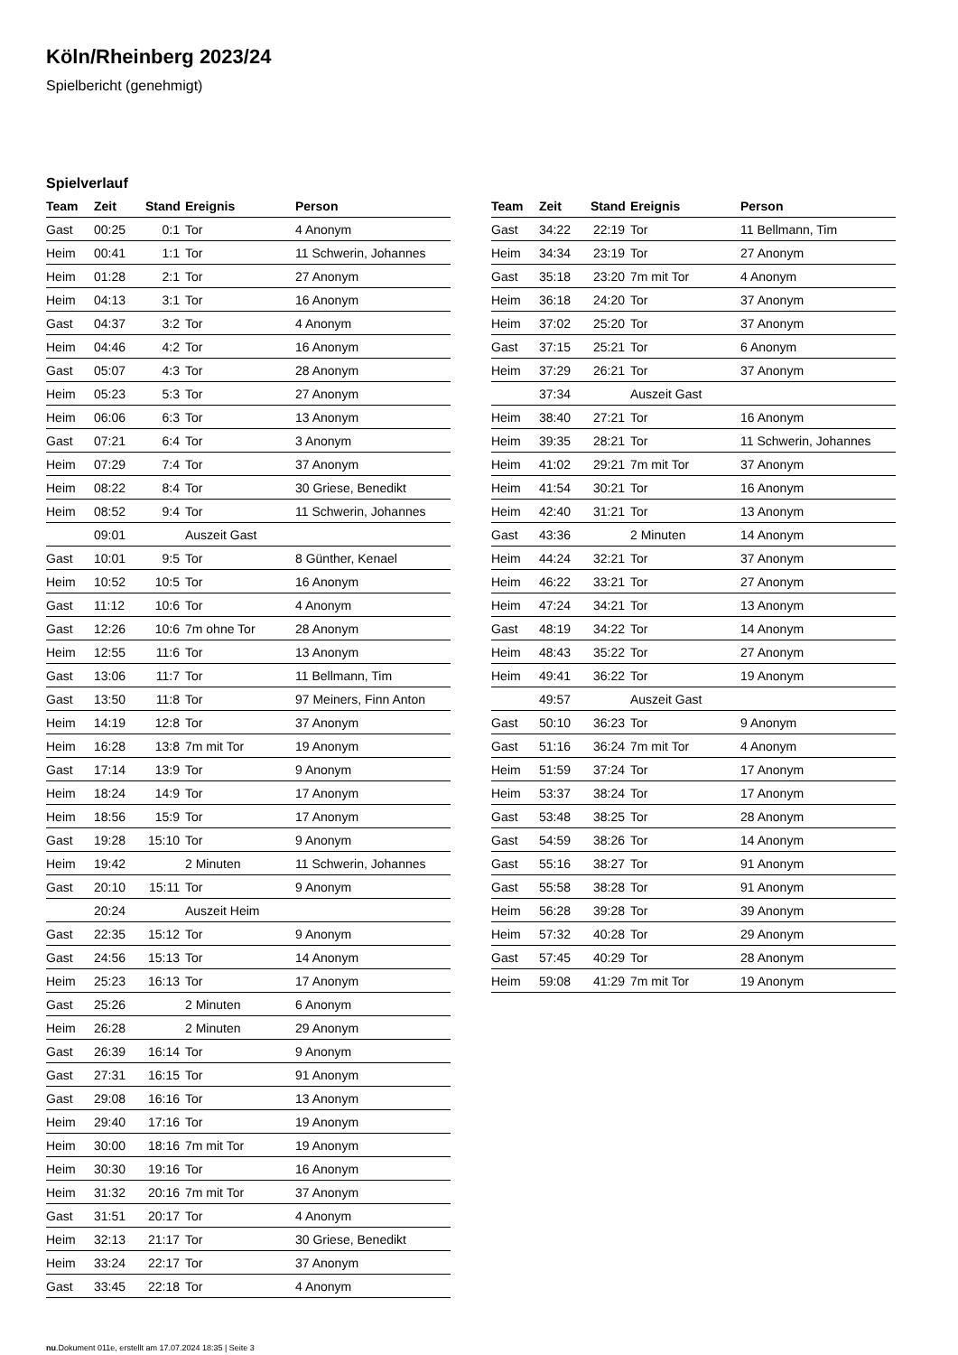Köln/Rheinberg 2023/24
Spielbericht (genehmigt)
Spielverlauf
| Team | Zeit | Stand | Ereignis | Person |
| --- | --- | --- | --- | --- |
| Gast | 00:25 | 0:1 | Tor | 4 Anonym |
| Heim | 00:41 | 1:1 | Tor | 11 Schwerin, Johannes |
| Heim | 01:28 | 2:1 | Tor | 27 Anonym |
| Heim | 04:13 | 3:1 | Tor | 16 Anonym |
| Gast | 04:37 | 3:2 | Tor | 4 Anonym |
| Heim | 04:46 | 4:2 | Tor | 16 Anonym |
| Gast | 05:07 | 4:3 | Tor | 28 Anonym |
| Heim | 05:23 | 5:3 | Tor | 27 Anonym |
| Heim | 06:06 | 6:3 | Tor | 13 Anonym |
| Gast | 07:21 | 6:4 | Tor | 3 Anonym |
| Heim | 07:29 | 7:4 | Tor | 37 Anonym |
| Heim | 08:22 | 8:4 | Tor | 30 Griese, Benedikt |
| Heim | 08:52 | 9:4 | Tor | 11 Schwerin, Johannes |
| | 09:01 | | Auszeit Gast | |
| Gast | 10:01 | 9:5 | Tor | 8 Günther, Kenael |
| Heim | 10:52 | 10:5 | Tor | 16 Anonym |
| Gast | 11:12 | 10:6 | Tor | 4 Anonym |
| Gast | 12:26 | 10:6 | 7m ohne Tor | 28 Anonym |
| Heim | 12:55 | 11:6 | Tor | 13 Anonym |
| Gast | 13:06 | 11:7 | Tor | 11 Bellmann, Tim |
| Gast | 13:50 | 11:8 | Tor | 97 Meiners, Finn Anton |
| Heim | 14:19 | 12:8 | Tor | 37 Anonym |
| Heim | 16:28 | 13:8 | 7m mit Tor | 19 Anonym |
| Gast | 17:14 | 13:9 | Tor | 9 Anonym |
| Heim | 18:24 | 14:9 | Tor | 17 Anonym |
| Heim | 18:56 | 15:9 | Tor | 17 Anonym |
| Gast | 19:28 | 15:10 | Tor | 9 Anonym |
| Heim | 19:42 | | 2 Minuten | 11 Schwerin, Johannes |
| Gast | 20:10 | 15:11 | Tor | 9 Anonym |
| | 20:24 | | Auszeit Heim | |
| Gast | 22:35 | 15:12 | Tor | 9 Anonym |
| Gast | 24:56 | 15:13 | Tor | 14 Anonym |
| Heim | 25:23 | 16:13 | Tor | 17 Anonym |
| Gast | 25:26 | | 2 Minuten | 6 Anonym |
| Heim | 26:28 | | 2 Minuten | 29 Anonym |
| Gast | 26:39 | 16:14 | Tor | 9 Anonym |
| Gast | 27:31 | 16:15 | Tor | 91 Anonym |
| Gast | 29:08 | 16:16 | Tor | 13 Anonym |
| Heim | 29:40 | 17:16 | Tor | 19 Anonym |
| Heim | 30:00 | 18:16 | 7m mit Tor | 19 Anonym |
| Heim | 30:30 | 19:16 | Tor | 16 Anonym |
| Heim | 31:32 | 20:16 | 7m mit Tor | 37 Anonym |
| Gast | 31:51 | 20:17 | Tor | 4 Anonym |
| Heim | 32:13 | 21:17 | Tor | 30 Griese, Benedikt |
| Heim | 33:24 | 22:17 | Tor | 37 Anonym |
| Gast | 33:45 | 22:18 | Tor | 4 Anonym |
| Team | Zeit | Stand | Ereignis | Person |
| --- | --- | --- | --- | --- |
| Gast | 34:22 | 22:19 | Tor | 11 Bellmann, Tim |
| Heim | 34:34 | 23:19 | Tor | 27 Anonym |
| Gast | 35:18 | 23:20 | 7m mit Tor | 4 Anonym |
| Heim | 36:18 | 24:20 | Tor | 37 Anonym |
| Heim | 37:02 | 25:20 | Tor | 37 Anonym |
| Gast | 37:15 | 25:21 | Tor | 6 Anonym |
| Heim | 37:29 | 26:21 | Tor | 37 Anonym |
| | 37:34 | | Auszeit Gast | |
| Heim | 38:40 | 27:21 | Tor | 16 Anonym |
| Heim | 39:35 | 28:21 | Tor | 11 Schwerin, Johannes |
| Heim | 41:02 | 29:21 | 7m mit Tor | 37 Anonym |
| Heim | 41:54 | 30:21 | Tor | 16 Anonym |
| Heim | 42:40 | 31:21 | Tor | 13 Anonym |
| Gast | 43:36 | | 2 Minuten | 14 Anonym |
| Heim | 44:24 | 32:21 | Tor | 37 Anonym |
| Heim | 46:22 | 33:21 | Tor | 27 Anonym |
| Heim | 47:24 | 34:21 | Tor | 13 Anonym |
| Gast | 48:19 | 34:22 | Tor | 14 Anonym |
| Heim | 48:43 | 35:22 | Tor | 27 Anonym |
| Heim | 49:41 | 36:22 | Tor | 19 Anonym |
| | 49:57 | | Auszeit Gast | |
| Gast | 50:10 | 36:23 | Tor | 9 Anonym |
| Gast | 51:16 | 36:24 | 7m mit Tor | 4 Anonym |
| Heim | 51:59 | 37:24 | Tor | 17 Anonym |
| Heim | 53:37 | 38:24 | Tor | 17 Anonym |
| Gast | 53:48 | 38:25 | Tor | 28 Anonym |
| Gast | 54:59 | 38:26 | Tor | 14 Anonym |
| Gast | 55:16 | 38:27 | Tor | 91 Anonym |
| Gast | 55:58 | 38:28 | Tor | 91 Anonym |
| Heim | 56:28 | 39:28 | Tor | 39 Anonym |
| Heim | 57:32 | 40:28 | Tor | 29 Anonym |
| Gast | 57:45 | 40:29 | Tor | 28 Anonym |
| Heim | 59:08 | 41:29 | 7m mit Tor | 19 Anonym |
nu.Dokument 011e, erstellt am 17.07.2024 18:35 | Seite 3